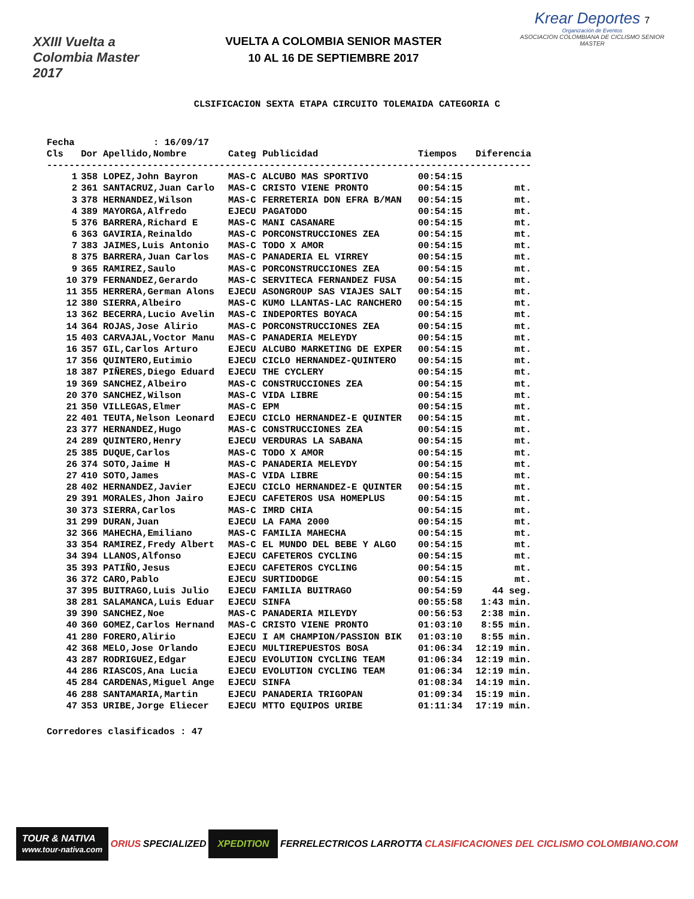XXIII Vuelta a Colombia Master 2017
VUELTA A COLOMBIA SENIOR MASTER
10 AL 16 DE SEPTIEMBRE 2017
Krear Deportes 7
Organización de Eventos
ASOCIACION COLOMBIANA DE CICLISMO SENIOR MASTER
CLSIFICACION SEXTA ETAPA CIRCUITO TOLEMAIDA CATEGORIA C
| Fecha | : 16/09/17 | | | | | |
| Cls | Dor | Apellido,Nombre | Categ | Publicidad | Tiempos | Diferencia |
| --------------------------------------------------------------------------------------- | | | | | | |
| 1 | 358 | LOPEZ,John Bayron | MAS-C | ALCUBO MAS SPORTIVO | 00:54:15 | |
| 2 | 361 | SANTACRUZ,Juan Carlo | MAS-C | CRISTO VIENE PRONTO | 00:54:15 | mt. |
| 3 | 378 | HERNANDEZ,Wilson | MAS-C | FERRETERIA DON EFRA B/MAN | 00:54:15 | mt. |
| 4 | 389 | MAYORGA,Alfredo | EJECU | PAGATODO | 00:54:15 | mt. |
| 5 | 376 | BARRERA,Richard E | MAS-C | MANI CASANARE | 00:54:15 | mt. |
| 6 | 363 | GAVIRIA,Reinaldo | MAS-C | PORCONSTRUCCIONES ZEA | 00:54:15 | mt. |
| 7 | 383 | JAIMES,Luis Antonio | MAS-C | TODO X AMOR | 00:54:15 | mt. |
| 8 | 375 | BARRERA,Juan Carlos | MAS-C | PANADERIA EL VIRREY | 00:54:15 | mt. |
| 9 | 365 | RAMIREZ,Saulo | MAS-C | PORCONSTRUCCIONES ZEA | 00:54:15 | mt. |
| 10 | 379 | FERNANDEZ,Gerardo | MAS-C | SERVITECA FERNANDEZ FUSA | 00:54:15 | mt. |
| 11 | 355 | HERRERA,German Alons | EJECU | ASONGROUP SAS VIAJES SALT | 00:54:15 | mt. |
| 12 | 380 | SIERRA,Albeiro | MAS-C | KUMO LLANTAS-LAC RANCHERO | 00:54:15 | mt. |
| 13 | 362 | BECERRA,Lucio Avelin | MAS-C | INDEPORTES BOYACA | 00:54:15 | mt. |
| 14 | 364 | ROJAS,Jose Alirio | MAS-C | PORCONSTRUCCIONES ZEA | 00:54:15 | mt. |
| 15 | 403 | CARVAJAL,Voctor Manu | MAS-C | PANADERIA MELEYDY | 00:54:15 | mt. |
| 16 | 357 | GIL,Carlos Arturo | EJECU | ALCUBO MARKETING DE EXPER | 00:54:15 | mt. |
| 17 | 356 | QUINTERO,Eutimio | EJECU | CICLO HERNANDEZ-QUINTERO | 00:54:15 | mt. |
| 18 | 387 | PIÑERES,Diego Eduard | EJECU | THE CYCLERY | 00:54:15 | mt. |
| 19 | 369 | SANCHEZ,Albeiro | MAS-C | CONSTRUCCIONES ZEA | 00:54:15 | mt. |
| 20 | 370 | SANCHEZ,Wilson | MAS-C | VIDA LIBRE | 00:54:15 | mt. |
| 21 | 350 | VILLEGAS,Elmer | MAS-C | EPM | 00:54:15 | mt. |
| 22 | 401 | TEUTA,Nelson Leonard | EJECU | CICLO HERNANDEZ-E QUINTER | 00:54:15 | mt. |
| 23 | 377 | HERNANDEZ,Hugo | MAS-C | CONSTRUCCIONES ZEA | 00:54:15 | mt. |
| 24 | 289 | QUINTERO,Henry | EJECU | VERDURAS LA SABANA | 00:54:15 | mt. |
| 25 | 385 | DUQUE,Carlos | MAS-C | TODO X AMOR | 00:54:15 | mt. |
| 26 | 374 | SOTO,Jaime H | MAS-C | PANADERIA MELEYDY | 00:54:15 | mt. |
| 27 | 410 | SOTO,James | MAS-C | VIDA LIBRE | 00:54:15 | mt. |
| 28 | 402 | HERNANDEZ,Javier | EJECU | CICLO HERNANDEZ-E QUINTER | 00:54:15 | mt. |
| 29 | 391 | MORALES,Jhon Jairo | EJECU | CAFETEROS USA HOMEPLUS | 00:54:15 | mt. |
| 30 | 373 | SIERRA,Carlos | MAS-C | IMRD CHIA | 00:54:15 | mt. |
| 31 | 299 | DURAN,Juan | EJECU | LA FAMA 2000 | 00:54:15 | mt. |
| 32 | 366 | MAHECHA,Emiliano | MAS-C | FAMILIA MAHECHA | 00:54:15 | mt. |
| 33 | 354 | RAMIREZ,Fredy Albert | MAS-C | EL MUNDO DEL BEBE Y ALGO | 00:54:15 | mt. |
| 34 | 394 | LLANOS,Alfonso | EJECU | CAFETEROS CYCLING | 00:54:15 | mt. |
| 35 | 393 | PATIÑO,Jesus | EJECU | CAFETEROS CYCLING | 00:54:15 | mt. |
| 36 | 372 | CARO,Pablo | EJECU | SURTIDODGE | 00:54:15 | mt. |
| 37 | 395 | BUITRAGO,Luis Julio | EJECU | FAMILIA BUITRAGO | 00:54:59 | 44 seg. |
| 38 | 281 | SALAMANCA,Luis Eduar | EJECU | SINFA | 00:55:58 | 1:43 min. |
| 39 | 390 | SANCHEZ,Noe | MAS-C | PANADERIA MILEYDY | 00:56:53 | 2:38 min. |
| 40 | 360 | GOMEZ,Carlos Hernand | MAS-C | CRISTO VIENE PRONTO | 01:03:10 | 8:55 min. |
| 41 | 280 | FORERO,Alirio | EJECU | I AM CHAMPION/PASSION BIK | 01:03:10 | 8:55 min. |
| 42 | 368 | MELO,Jose Orlando | EJECU | MULTIREPUESTOS BOSA | 01:06:34 | 12:19 min. |
| 43 | 287 | RODRIGUEZ,Edgar | EJECU | EVOLUTION CYCLING TEAM | 01:06:34 | 12:19 min. |
| 44 | 286 | RIASCOS,Ana Lucia | EJECU | EVOLUTION CYCLING TEAM | 01:06:34 | 12:19 min. |
| 45 | 284 | CARDENAS,Miguel Ange | EJECU | SINFA | 01:08:34 | 14:19 min. |
| 46 | 288 | SANTAMARIA,Martin | EJECU | PANADERIA TRIGOPAN | 01:09:34 | 15:19 min. |
| 47 | 353 | URIBE,Jorge Eliecer | EJECU | MTTO EQUIPOS URIBE | 01:11:34 | 17:19 min. |
Corredores clasificados : 47
TOUR & NATIVA
www.tour-nativa.com ORIUS SPECIALIZED XPEDITION FERRELECTRICOS LARROTTA CLASIFICACIONES DEL CICLISMO COLOMBIANO.COM